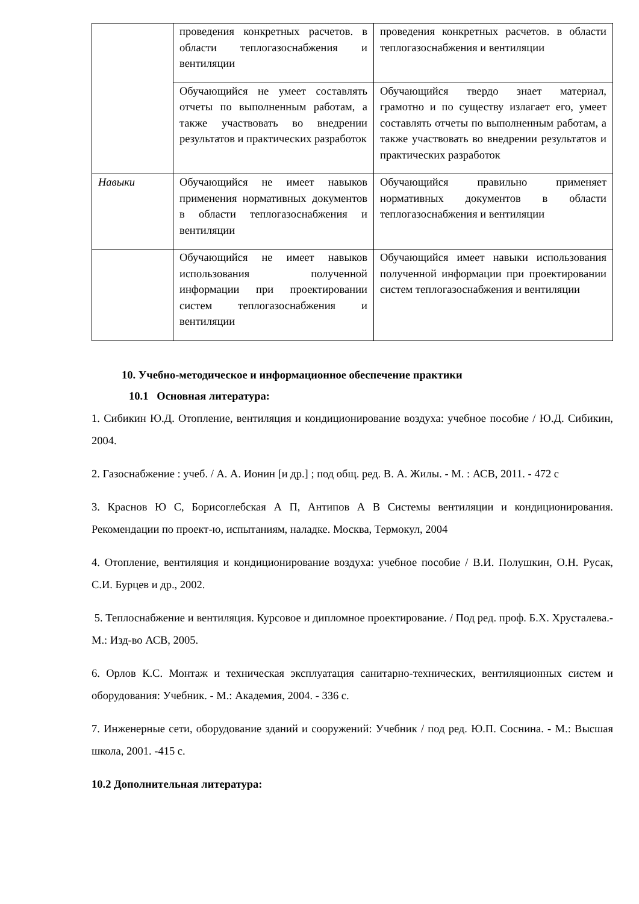| | проведения конкретных расчетов. в области теплогазоснабжения и вентиляции | проведения конкретных расчетов. в области теплогазоснабжения и вентиляции |
| | Обучающийся не умеет составлять отчеты по выполненным работам, а также участвовать во внедрении результатов и практических разработок | Обучающийся твердо знает материал, грамотно и по существу излагает его, умеет составлять отчеты по выполненным работам, а также участвовать во внедрении результатов и практических разработок |
| Навыки | Обучающийся не имеет навыков применения нормативных документов в области теплогазоснабжения и вентиляции | Обучающийся правильно применяет нормативных документов в области теплогазоснабжения и вентиляции |
| | Обучающийся не имеет навыков использования полученной информации при проектировании систем теплогазоснабжения и вентиляции | Обучающийся имеет навыки использования полученной информации при проектировании систем теплогазоснабжения и вентиляции |
10. Учебно-методическое и информационное обеспечение практики
10.1 Основная литература:
1. Сибикин Ю.Д. Отопление, вентиляция и кондиционирование воздуха: учебное пособие / Ю.Д. Сибикин, 2004.
2. Газоснабжение : учеб. / А. А. Ионин [и др.] ; под общ. ред. В. А. Жилы. - М. : АСВ, 2011. - 472 с
3. Краснов Ю С, Борисоглебская А П, Антипов А В Системы вентиляции и кондиционирования. Рекомендации по проект-ю, испытаниям, наладке. Москва, Термокул, 2004
4. Отопление, вентиляция и кондиционирование воздуха: учебное пособие / В.И. Полушкин, О.Н. Русак, С.И. Бурцев и др., 2002.
5. Теплоснабжение и вентиляция. Курсовое и дипломное проектирование. / Под ред. проф. Б.Х. Хрусталева.- М.: Изд-во АСВ, 2005.
6. Орлов К.С. Монтаж и техническая эксплуатация санитарно-технических, вентиляционных систем и оборудования: Учебник. - М.: Академия, 2004. - 336 с.
7. Инженерные сети, оборудование зданий и сооружений: Учебник / под ред. Ю.П. Соснина. - М.: Высшая школа, 2001. -415 с.
10.2 Дополнительная литература: